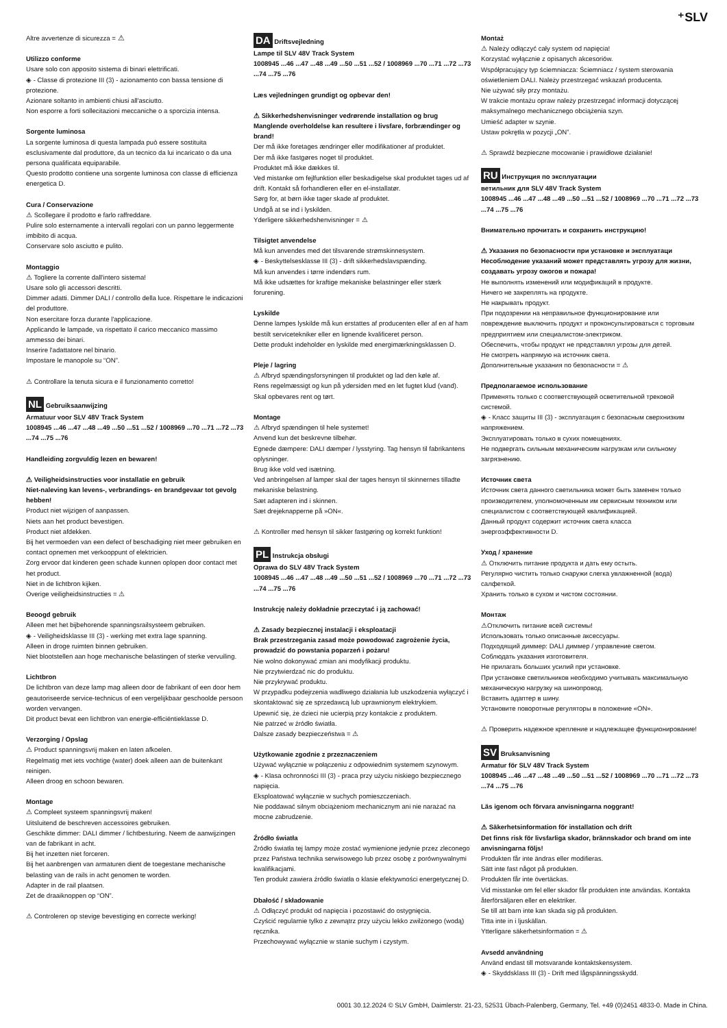⁺SLV
Altre avvertenze di sicurezza = ⚠
Utilizzo conforme
Usare solo con apposito sistema di binari elettrificati.
◈ - Classe di protezione III (3) - azionamento con bassa tensione di protezione.
Azionare soltanto in ambienti chiusi all'asciutto.
Non esporre a forti sollecitazioni meccaniche o a sporcizia intensa.
Sorgente luminosa
La sorgente luminosa di questa lampada può essere sostituita esclusivamente dal produttore, da un tecnico da lui incaricato o da una persona qualificata equiparabile.
Questo prodotto contiene una sorgente luminosa con classe di efficienza energetica D.
Cura / Conservazione
⚠ Scollegare il prodotto e farlo raffreddare.
Pulire solo esternamente a intervalli regolari con un panno leggermente imbibito di acqua.
Conservare solo asciutto e pulito.
Montaggio
⚠ Togliere la corrente dall'intero sistema!
Usare solo gli accessori descritti.
Dimmer adatti. Dimmer DALI / controllo della luce. Rispettare le indicazioni del produttore.
Non esercitare forza durante l'applicazione.
Applicando le lampade, va rispettato il carico meccanico massimo ammesso dei binari.
Inserire l'adattatore nel binario.
Impostare le manopole su “ON”.
⚠ Controllare la tenuta sicura e il funzionamento corretto!
NL Gebruiksaanwijzing
Armatuur voor SLV 48V Track System
1008945 ...46 ...47 ...48 ...49 ...50 ...51 ...52 / 1008969 ...70 ...71 ...72 ...73 ...74 ...75 ...76
Handleiding zorgvuldig lezen en bewaren!
⚠ Veiligheidsinstructies voor installatie en gebruik
Niet-naleving kan levens-, verbrandings- en brandgevaar tot gevolg hebben!
Product niet wijzigen of aanpassen.
Niets aan het product bevestigen.
Product niet afdekken.
Bij het vermoeden van een defect of beschadiging niet meer gebruiken en contact opnemen met verkooppunt of elektricien.
Zorg ervoor dat kinderen geen schade kunnen oplopen door contact met het product.
Niet in de lichtbron kijken.
Overige veiligheidsinstructies = ⚠
Beoogd gebruik
Alleen met het bijbehorende spanningsrailsysteem gebruiken.
◈ - Veiligheidsklasse III (3) - werking met extra lage spanning.
Alleen in droge ruimten binnen gebruiken.
Niet blootstellen aan hoge mechanische belastingen of sterke vervuiling.
Lichtbron
De lichtbron van deze lamp mag alleen door de fabrikant of een door hem geautoriseerde service-technicus of een vergelijkbaar geschoolde persoon worden vervangen.
Dit product bevat een lichtbron van energie-efficiëntieklasse D.
Verzorging / Opslag
⚠ Product spanningsvrij maken en laten afkoelen.
Regelmatig met iets vochtige (water) doek alleen aan de buitenkant reinigen.
Alleen droog en schoon bewaren.
Montage
⚠ Compleet systeem spanningsvrij maken!
Uitsluitend de beschreven accessoires gebruiken.
Geschikte dimmer: DALI dimmer / lichtbesturing. Neem de aanwijzingen van de fabrikant in acht.
Bij het inzetten niet forceren.
Bij het aanbrengen van armaturen dient de toegestane mechanische belasting van de rails in acht genomen te worden.
Adapter in de rail plaatsen.
Zet de draaiknoppen op “ON”.
⚠ Controleren op stevige bevestiging en correcte werking!
DA Driftsvejledning
Lampe til SLV 48V Track System
1008945 ...46 ...47 ...48 ...49 ...50 ...51 ...52 / 1008969 ...70 ...71 ...72 ...73 ...74 ...75 ...76
Læs vejledningen grundigt og opbevar den!
⚠ Sikkerhedshenvisninger vedrørende installation og brug
Manglende overholdelse kan resultere i livsfare, forbrændinger og brand!
Der må ikke foretages ændringer eller modifikationer af produktet.
Der må ikke fastgøres noget til produktet.
Produktet må ikke dækkes til.
Ved mistanke om fejlfunktion eller beskadigelse skal produktet tages ud af drift. Kontakt så forhandleren eller en el-installatør.
Sørg for, at børn ikke tager skade af produktet.
Undgå at se ind i lyskilden.
Yderligere sikkerhedshenvisninger = ⚠
Tilsigtet anvendelse
Må kun anvendes med det tilsvarende strømskinnesystem.
◈ - Beskyttelsesklasse III (3) - drift sikkerhedslavspænding.
Må kun anvendes i tørre indendørs rum.
Må ikke udsættes for kraftige mekaniske belastninger eller stærk forurening.
Lyskilde
Denne lampes lyskilde må kun erstattes af producenten eller af en af ham bestilt servicetekniker eller en lignende kvalificeret person.
Dette produkt indeholder en lyskilde med energimærkningsklassen D.
Pleje / lagring
⚠ Afbryd spændingsforsyningen til produktet og lad den køle af.
Rens regelmæssigt og kun på ydersiden med en let fugtet klud (vand).
Skal opbevares rent og tørt.
Montage
⚠ Afbryd spændingen til hele systemet!
Anvend kun det beskrevne tilbehør.
Egnede dæmpere: DALI dæmper / lysstyring. Tag hensyn til fabrikantens oplysninger.
Brug ikke vold ved isætning.
Ved anbringelsen af lamper skal der tages hensyn til skinnernes tilladte mekaniske belastning.
Sæt adapteren ind i skinnen.
Sæt drejeknapperne på »ON«.
⚠ Kontroller med hensyn til sikker fastgøring og korrekt funktion!
PL Instrukcja obsługi
Oprawa do SLV 48V Track System
1008945 ...46 ...47 ...48 ...49 ...50 ...51 ...52 / 1008969 ...70 ...71 ...72 ...73 ...74 ...75 ...76
Instrukcję należy dokładnie przeczytać i ją zachować!
⚠ Zasady bezpiecznej instalacji i eksploatacji
Brak przestrzegania zasad może powodować zagrożenie życia, prowadzić do powstania poparzeń i pożaru!
Nie wolno dokonywać zmian ani modyfikacji produktu.
Nie przytwierdzać nic do produktu.
Nie przykrywać produktu.
W przypadku podejrzenia wadliwego działania lub uszkodzenia wyłączyć i skontaktować się ze sprzedawcą lub uprawnionym elektrykiem.
Upewnić się, że dzieci nie ucierpią przy kontakcie z produktem.
Nie patrzeć w źródło światła.
Dalsze zasady bezpieczeństwa = ⚠
Użytkowanie zgodnie z przeznaczeniem
Używać wyłącznie w połączeniu z odpowiednim systemem szynowym.
◈ - Klasa ochronności III (3) - praca przy użyciu niskiego bezpiecznego napięcia.
Eksploatować wyłącznie w suchych pomieszczeniach.
Nie poddawać silnym obciążeniom mechanicznym ani nie narażać na mocne zabrudzenie.
Źródło światła
Źródło światła tej lampy może zostać wymienione jedynie przez zleconego przez Państwa technika serwisowego lub przez osobę z porównywalnymi kwalifikacjami.
Ten produkt zawiera źródło światła o klasie efektywności energetycznej D.
Dbałość / składowanie
⚠ Odłączyć produkt od napięcia i pozostawić do ostygnięcia.
Czyścić regularnie tylko z zewnątrz przy użyciu lekko zwilżonego (wodą) ręcznika.
Przechowywać wyłącznie w stanie suchym i czystym.
Montaż
⚠ Należy odłączyć cały system od napięcia!
Korzystać wyłącznie z opisanych akcesoriów.
Współpracujący typ ściemniacza: Ściemniacz / system sterowania oświetleniem DALI. Należy przestrzegać wskazań producenta.
Nie używać siły przy montażu.
W trakcie montażu opraw należy przestrzegać informacji dotyczącej maksymalnego mechanicznego obciążenia szyn.
Umieść adapter w szynie.
Ustaw pokrętła w pozycji „ON”.
⚠ Sprawdź bezpieczne mocowanie i prawidłowe działanie!
RU Инструкция по эксплуатации
ветильник для SLV 48V Track System
1008945 ...46 ...47 ...48 ...49 ...50 ...51 ...52 / 1008969 ...70 ...71 ...72 ...73 ...74 ...75 ...76
Внимательно прочитать и сохранить инструкцию!
⚠ Указания по безопасности при установке и эксплуатаци
Несоблюдение указаний может представлять угрозу для жизни, создавать угрозу ожогов и пожара!
Не выполнять изменений или модификаций в продукте.
Ничего не закреплять на продукте.
Не накрывать продукт.
При подозрении на неправильное функционирование или повреждение выключить продукт и проконсультироваться с торговым предприятием или специалистом-электриком.
Обеспечить, чтобы продукт не представлял угрозы для детей.
Не смотреть напрямую на источник света.
Дополнительные указания по безопасности = ⚠
Предполагаемое использование
Применять только с соответствующей осветительной трековой системой.
◈ - Класс защиты III (3) - эксплуатация с безопасным сверхнизким напряжением.
Эксплуатировать только в сухих помещениях.
Не подвергать сильным механическим нагрузкам или сильному загрязнению.
Источник света
Источник света данного светильника может быть заменен только производителем, уполномоченным им сервисным техником или специалистом с соответствующей квалификацией.
Данный продукт содержит источник света класса энергоэффективности D.
Уход / хранение
⚠ Отключить питание продукта и дать ему остыть.
Регулярно чистить только снаружи слегка увлажненной (вода) салфеткой.
Хранить только в сухом и чистом состоянии.
Монтаж
⚠Отключить питание всей системы!
Использовать только описанные аксессуары.
Подходящий диммер: DALI диммер / управление светом.
Соблюдать указания изготовителя.
Не прилагать больших усилий при установке.
При установке светильников необходимо учитывать максимальную механическую нагрузку на шинопровод.
Вставить адаптер в шину.
Установите поворотные регуляторы в положение «ON».
⚠ Проверить надежное крепление и надлежащее функционирование!
SV Bruksanvisning
Armatur för SLV 48V Track System
1008945 ...46 ...47 ...48 ...49 ...50 ...51 ...52 / 1008969 ...70 ...71 ...72 ...73 ...74 ...75 ...76
Läs igenom och förvara anvisningarna noggrant!
⚠ Säkerhetsinformation för installation och drift
Det finns risk för livsfarliga skador, brännskador och brand om inte anvisningarna följs!
Produkten får inte ändras eller modifieras.
Sätt inte fast något på produkten.
Produkten får inte övertäckas.
Vid misstanke om fel eller skador får produkten inte användas. Kontakta återförsäljaren eller en elektriker.
Se till att barn inte kan skada sig på produkten.
Titta inte in i ljuskällan.
Ytterligare säkerhetsinformation = ⚠
Avsedd användning
Använd endast till motsvarande kontaktskensystem.
◈ - Skyddsklass III (3) - Drift med lågspänningsskydd.
0001 30.12.2024 © SLV GmbH, Daimlerstr. 21-23, 52531 Übach-Palenberg, Germany, Tel. +49 (0)2451 4833-0. Made in China.